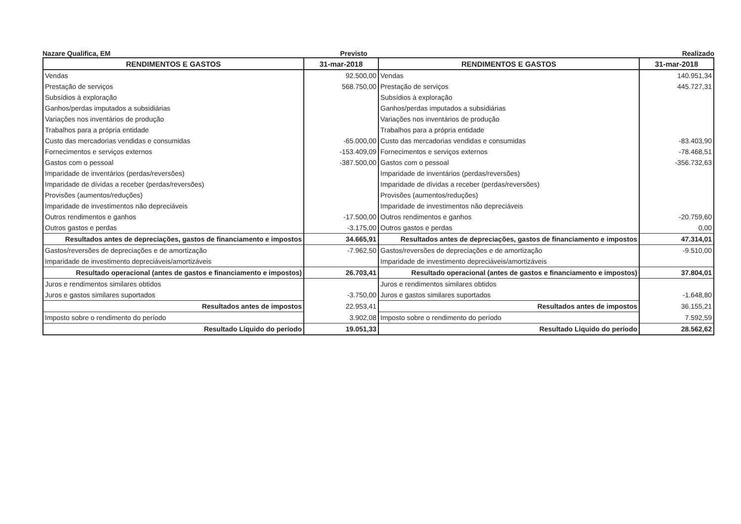Nazare Qualifica, EM Previsto Realizado
| RENDIMENTOS E GASTOS | 31-mar-2018 | RENDIMENTOS E GASTOS | 31-mar-2018 |
| --- | --- | --- | --- |
| Vendas | 92.500,00 | Vendas | 140.951,34 |
| Prestação de serviços | 568.750,00 | Prestação de serviços | 445.727,31 |
| Subsídios à exploração | | Subsídios à exploração | |
| Ganhos/perdas imputados a subsidiárias | | Ganhos/perdas imputados a subsidiárias | |
| Variações nos inventários de produção | | Variações nos inventários de produção | |
| Trabalhos para a própria entidade | | Trabalhos para a própria entidade | |
| Custo das mercadorias vendidas e consumidas | -65.000,00 | Custo das mercadorias vendidas e consumidas | -83.403,90 |
| Fornecimentos e serviços externos | -153.409,09 | Fornecimentos e serviços externos | -78.468,51 |
| Gastos com o pessoal | -387.500,00 | Gastos com o pessoal | -356.732,63 |
| Imparidade de inventários (perdas/reversões) | | Imparidade de inventários (perdas/reversões) | |
| Imparidade de dívidas a receber (perdas/reversões) | | Imparidade de dívidas a receber (perdas/reversões) | |
| Provisões (aumentos/reduções) | | Provisões (aumentos/reduções) | |
| Imparidade de investimentos não depreciáveis | | Imparidade de investimentos não depreciáveis | |
| Outros rendimentos e ganhos | -17.500,00 | Outros rendimentos e ganhos | -20.759,60 |
| Outros gastos e perdas | -3.175,00 | Outros gastos e perdas | 0,00 |
| Resultados antes de depreciações, gastos de financiamento e impostos | 34.665,91 | Resultados antes de depreciações, gastos de financiamento e impostos | 47.314,01 |
| Gastos/reversões de depreciações e de amortização | -7.962,50 | Gastos/reversões de depreciações e de amortização | -9.510,00 |
| Imparidade de investimento depreciáveis/amortizáveis | | Imparidade de investimento depreciáveis/amortizáveis | |
| Resultado operacional (antes de gastos e financiamento e impostos) | 26.703,41 | Resultado operacional (antes de gastos e financiamento e impostos) | 37.804,01 |
| Juros e rendimentos similares obtidos | | Juros e rendimentos similares obtidos | |
| Juros e gastos similares suportados | -3.750,00 | Juros e gastos similares suportados | -1.648,80 |
| Resultados antes de impostos | 22.953,41 | Resultados antes de impostos | 36.155,21 |
| Imposto sobre o rendimento do período | 3.902,08 | Imposto sobre o rendimento do período | 7.592,59 |
| Resultado Líquido do período | 19.051,33 | Resultado Líquido do período | 28.562,62 |